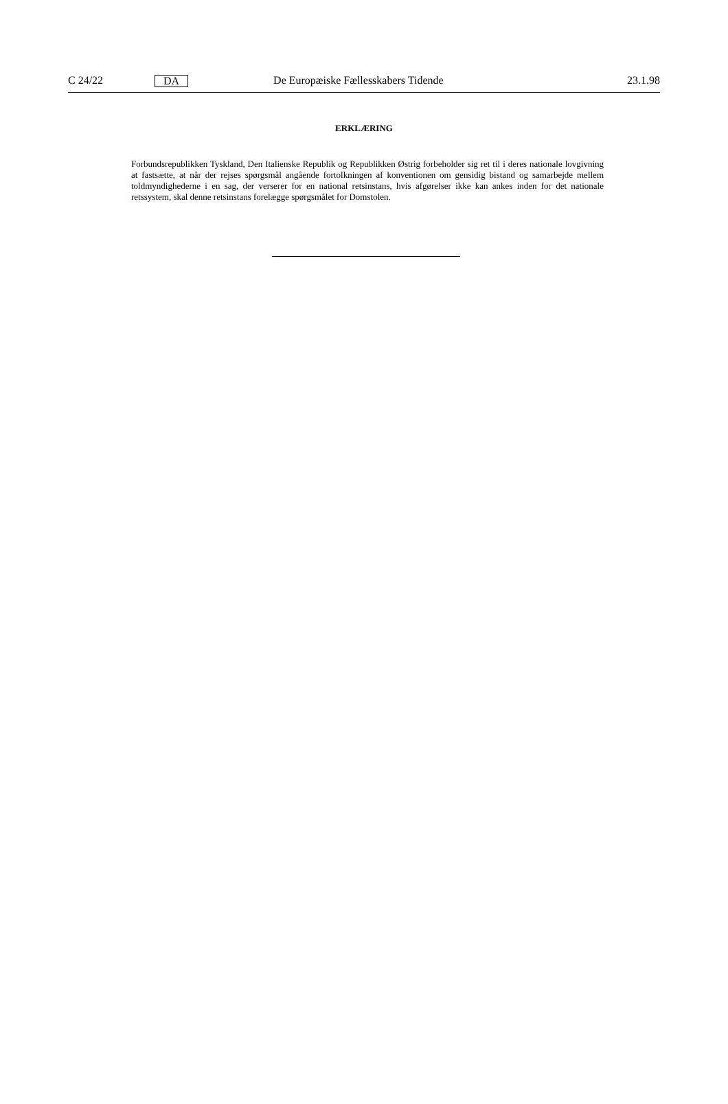C 24/22 DA De Europæiske Fællesskabers Tidende 23.1.98
ERKLÆRING
Forbundsrepublikken Tyskland, Den Italienske Republik og Republikken Østrig forbeholder sig ret til i deres nationale lovgivning at fastsætte, at når der rejses spørgsmål angående fortolkningen af konventionen om gensidig bistand og samarbejde mellem toldmyndighederne i en sag, der verserer for en national retsinstans, hvis afgørelser ikke kan ankes inden for det nationale retssystem, skal denne retsinstans forelægge spørgsmålet for Domstolen.